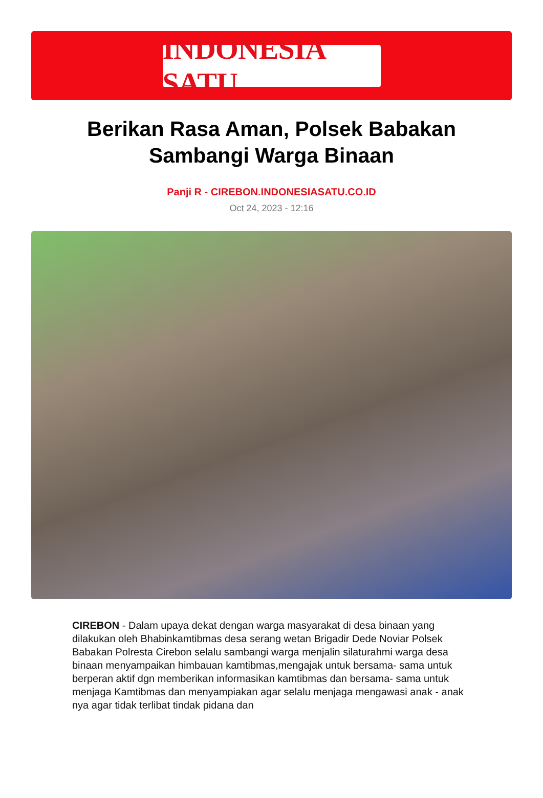INDONESIA SATU
Berikan Rasa Aman, Polsek Babakan Sambangi Warga Binaan
Panji R - CIREBON.INDONESIASATU.CO.ID
Oct 24, 2023 - 12:16
CIREBON - Dalam upaya dekat dengan warga masyarakat di desa binaan yang dilakukan oleh Bhabinkamtibmas desa serang wetan Brigadir Dede Noviar Polsek Babakan Polresta Cirebon selalu sambangi warga menjalin silaturahmi warga desa binaan menyampaikan himbauan kamtibmas,mengajak untuk bersama- sama untuk berperan aktif dgn memberikan informasikan kamtibmas dan bersama- sama untuk menjaga Kamtibmas dan menyampiakan agar selalu menjaga mengawasi anak - anak nya agar tidak terlibat tindak pidana dan